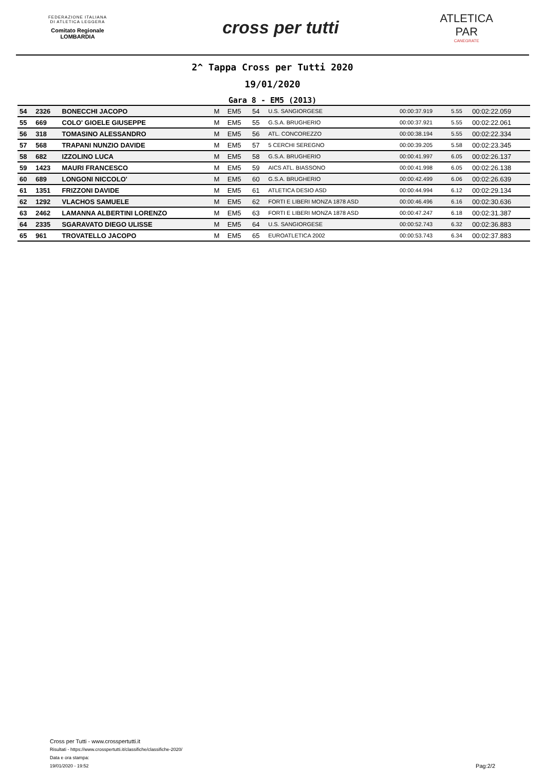FEDERAZIONE ITALIANA
DI ATLETICA LEGGERA
Comitato Regionale LOMBARDIA
cross per tutti
ATLETICA
PAR
CANEGRATE
2^ Tappa Cross per Tutti 2020
19/01/2020
Gara 8 - EM5 (2013)
| 54 | 2326 | BONECCHI JACOPO | M | EM5 | 54 | U.S. SANGIORGESE | 00:00:37.919 | 5.55 | 00:02:22.059 |
| 55 | 669 | COLO' GIOELE GIUSEPPE | M | EM5 | 55 | G.S.A. BRUGHERIO | 00:00:37.921 | 5.55 | 00:02:22.061 |
| 56 | 318 | TOMASINO ALESSANDRO | M | EM5 | 56 | ATL. CONCOREZZO | 00:00:38.194 | 5.55 | 00:02:22.334 |
| 57 | 568 | TRAPANI NUNZIO DAVIDE | M | EM5 | 57 | 5 CERCHI SEREGNO | 00:00:39.205 | 5.58 | 00:02:23.345 |
| 58 | 682 | IZZOLINO LUCA | M | EM5 | 58 | G.S.A. BRUGHERIO | 00:00:41.997 | 6.05 | 00:02:26.137 |
| 59 | 1423 | MAURI FRANCESCO | M | EM5 | 59 | AICS ATL. BIASSONO | 00:00:41.998 | 6.05 | 00:02:26.138 |
| 60 | 689 | LONGONI NICCOLO' | M | EM5 | 60 | G.S.A. BRUGHERIO | 00:00:42.499 | 6.06 | 00:02:26.639 |
| 61 | 1351 | FRIZZONI DAVIDE | M | EM5 | 61 | ATLETICA DESIO ASD | 00:00:44.994 | 6.12 | 00:02:29.134 |
| 62 | 1292 | VLACHOS SAMUELE | M | EM5 | 62 | FORTI E LIBERI MONZA 1878 ASD | 00:00:46.496 | 6.16 | 00:02:30.636 |
| 63 | 2462 | LAMANNA ALBERTINI LORENZO | M | EM5 | 63 | FORTI E LIBERI MONZA 1878 ASD | 00:00:47.247 | 6.18 | 00:02:31.387 |
| 64 | 2335 | SGARAVATO DIEGO ULISSE | M | EM5 | 64 | U.S. SANGIORGESE | 00:00:52.743 | 6.32 | 00:02:36.883 |
| 65 | 961 | TROVATELLO JACOPO | M | EM5 | 65 | EUROATLETICA 2002 | 00:00:53.743 | 6.34 | 00:02:37.883 |
Cross per Tutti - www.crosspertutti.it
Risultati - https://www.crosspertutti.it/classifiche/classifiche-2020/
Data e ora stampa:
19/01/2020 - 19:52
Pag:2/2